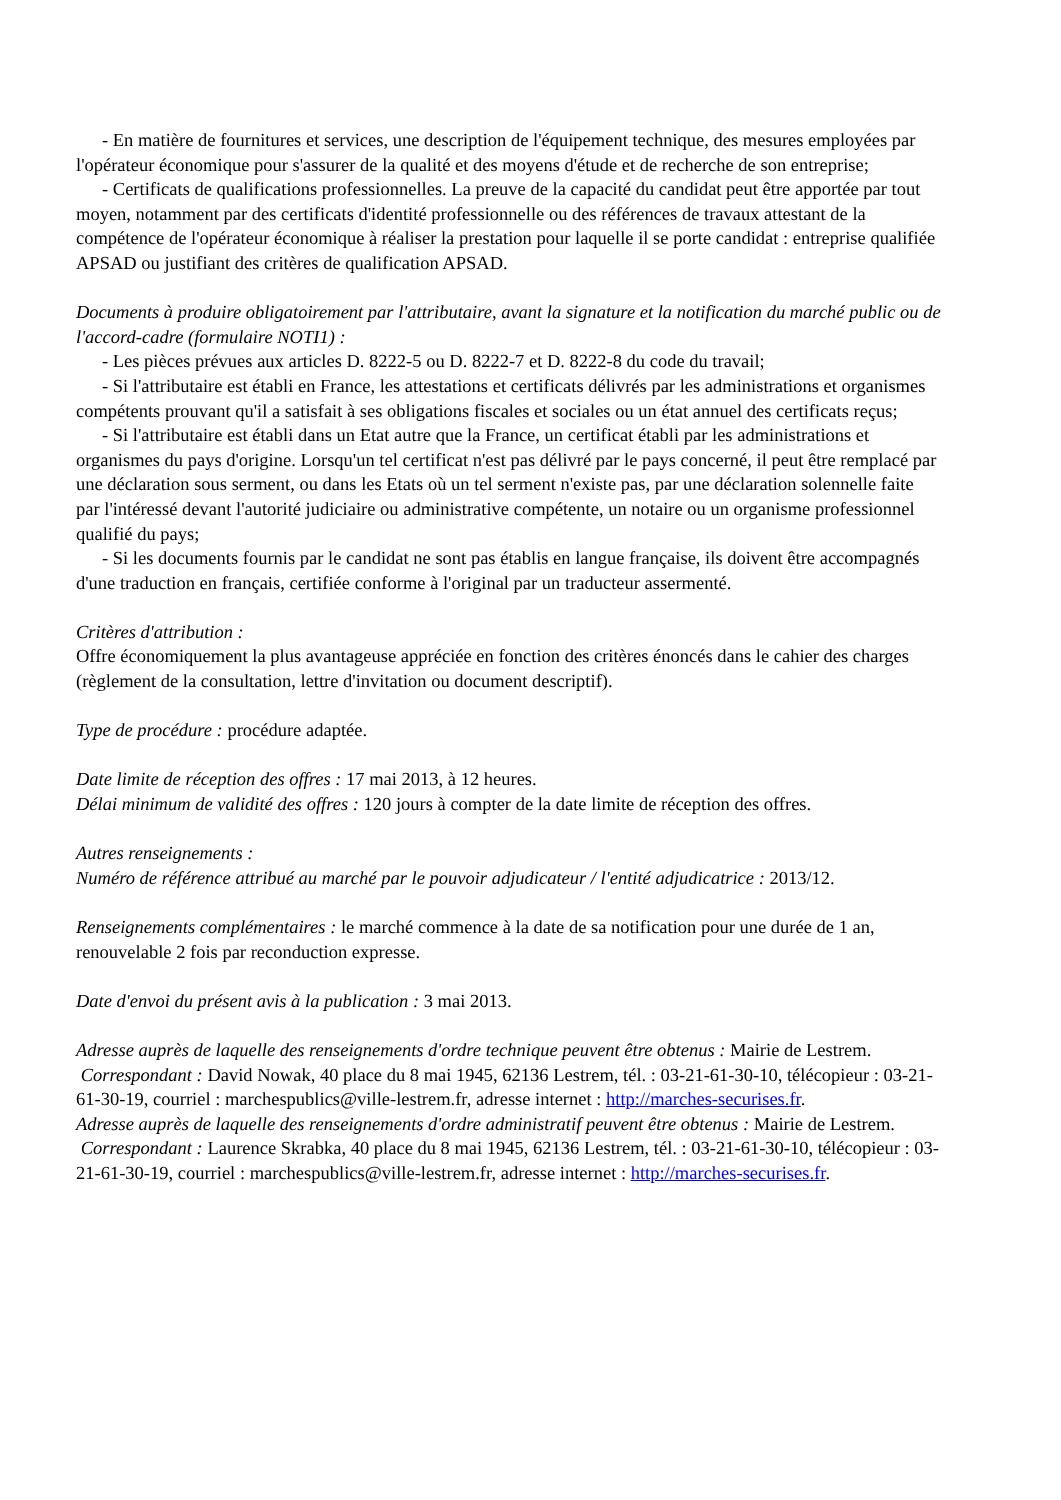- En matière de fournitures et services, une description de l'équipement technique, des mesures employées par l'opérateur économique pour s'assurer de la qualité et des moyens d'étude et de recherche de son entreprise;
- Certificats de qualifications professionnelles. La preuve de la capacité du candidat peut être apportée par tout moyen, notamment par des certificats d'identité professionnelle ou des références de travaux attestant de la compétence de l'opérateur économique à réaliser la prestation pour laquelle il se porte candidat : entreprise qualifiée APSAD ou justifiant des critères de qualification APSAD.
Documents à produire obligatoirement par l'attributaire, avant la signature et la notification du marché public ou de l'accord-cadre (formulaire NOTI1) :
- Les pièces prévues aux articles D. 8222-5 ou D. 8222-7 et D. 8222-8 du code du travail;
- Si l'attributaire est établi en France, les attestations et certificats délivrés par les administrations et organismes compétents prouvant qu'il a satisfait à ses obligations fiscales et sociales ou un état annuel des certificats reçus;
- Si l'attributaire est établi dans un Etat autre que la France, un certificat établi par les administrations et organismes du pays d'origine. Lorsqu'un tel certificat n'est pas délivré par le pays concerné, il peut être remplacé par une déclaration sous serment, ou dans les Etats où un tel serment n'existe pas, par une déclaration solennelle faite par l'intéressé devant l'autorité judiciaire ou administrative compétente, un notaire ou un organisme professionnel qualifié du pays;
- Si les documents fournis par le candidat ne sont pas établis en langue française, ils doivent être accompagnés d'une traduction en français, certifiée conforme à l'original par un traducteur assermenté.
Critères d'attribution :
Offre économiquement la plus avantageuse appréciée en fonction des critères énoncés dans le cahier des charges (règlement de la consultation, lettre d'invitation ou document descriptif).
Type de procédure : procédure adaptée.
Date limite de réception des offres : 17 mai 2013, à 12 heures.
Délai minimum de validité des offres : 120 jours à compter de la date limite de réception des offres.
Autres renseignements :
Numéro de référence attribué au marché par le pouvoir adjudicateur / l'entité adjudicatrice : 2013/12.
Renseignements complémentaires : le marché commence à la date de sa notification pour une durée de 1 an, renouvelable 2 fois par reconduction expresse.
Date d'envoi du présent avis à la publication : 3 mai 2013.
Adresse auprès de laquelle des renseignements d'ordre technique peuvent être obtenus : Mairie de Lestrem.
Correspondant : David Nowak, 40 place du 8 mai 1945, 62136 Lestrem, tél. : 03-21-61-30-10, télécopieur : 03-21-61-30-19, courriel : marchespublics@ville-lestrem.fr, adresse internet : http://marches-securises.fr.
Adresse auprès de laquelle des renseignements d'ordre administratif peuvent être obtenus : Mairie de Lestrem.
Correspondant : Laurence Skrabka, 40 place du 8 mai 1945, 62136 Lestrem, tél. : 03-21-61-30-10, télécopieur : 03-21-61-30-19, courriel : marchespublics@ville-lestrem.fr, adresse internet : http://marches-securises.fr.